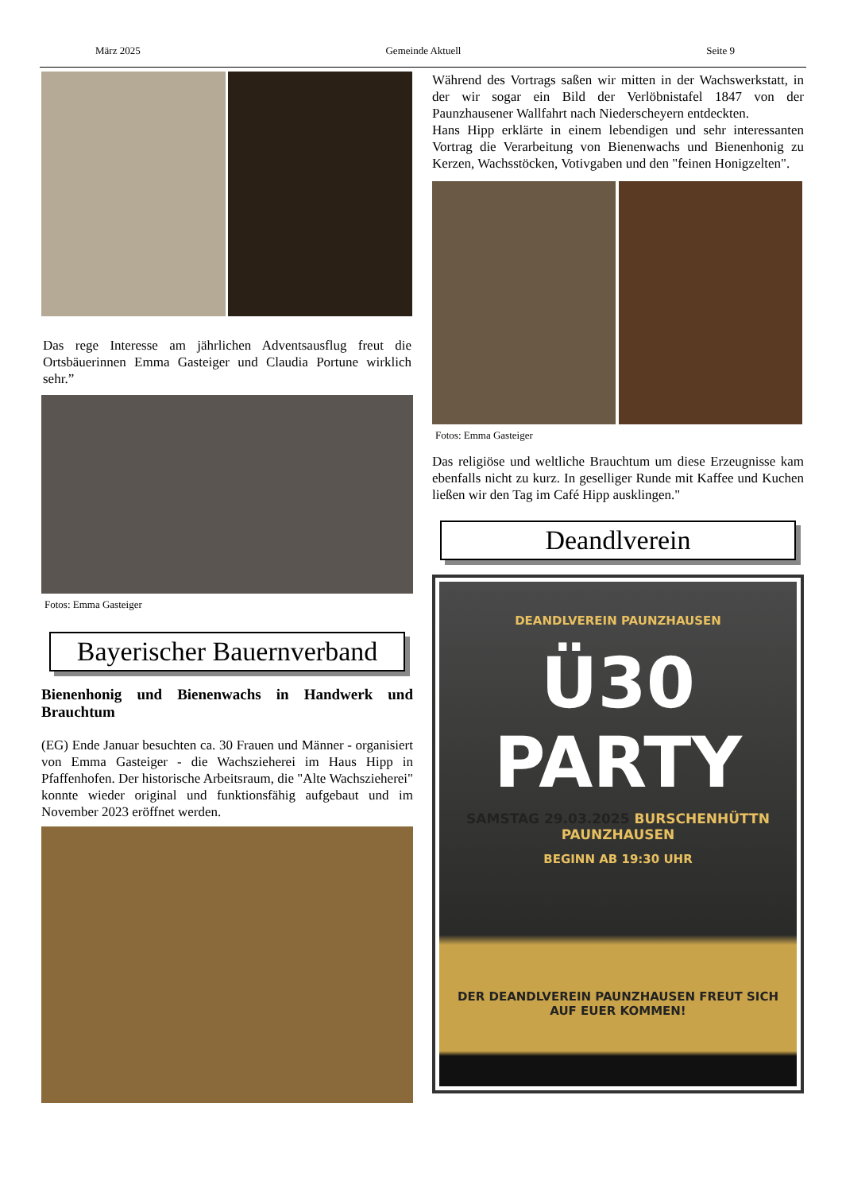März 2025 Gemeinde Aktuell Seite 9
Das rege Interesse am jährlichen Adventsausflug freut die Ortsbäuerinnen Emma Gasteiger und Claudia Portune wirklich sehr.”
Fotos: Emma Gasteiger
Bayerischer Bauernverband
Bienenhonig und Bienenwachs in Handwerk und Brauchtum
(EG) Ende Januar besuchten ca. 30 Frauen und Männer - organisiert von Emma Gasteiger - die Wachszieherei im Haus Hipp in Pfaffenhofen. Der historische Arbeitsraum, die "Alte Wachszieherei" konnte wieder original und funktionsfähig aufgebaut und im November 2023 eröffnet werden.
Während des Vortrags saßen wir mitten in der Wachswerkstatt, in der wir sogar ein Bild der Verlöbnistafel 1847 von der Paunzhausener Wallfahrt nach Niederscheyern entdeckten.
Hans Hipp erklärte in einem lebendigen und sehr interessanten Vortrag die Verarbeitung von Bienenwachs und Bienenhonig zu Kerzen, Wachsstöcken, Votivgaben und den "feinen Honigzelten".
Fotos: Emma Gasteiger
Das religiöse und weltliche Brauchtum um diese Erzeugnisse kam ebenfalls nicht zu kurz. In geselliger Runde mit Kaffee und Kuchen ließen wir den Tag im Café Hipp ausklingen."
Deandlverein
DEANDLVEREIN PAUNZHAUSEN
Ü30
PARTY
SAMSTAG 29.03.2025 BURSCHENHÜTTN PAUNZHAUSEN
BEGINN AB 19:30 UHR
DER DEANDLVEREIN PAUNZHAUSEN FREUT SICH
AUF EUER KOMMEN!